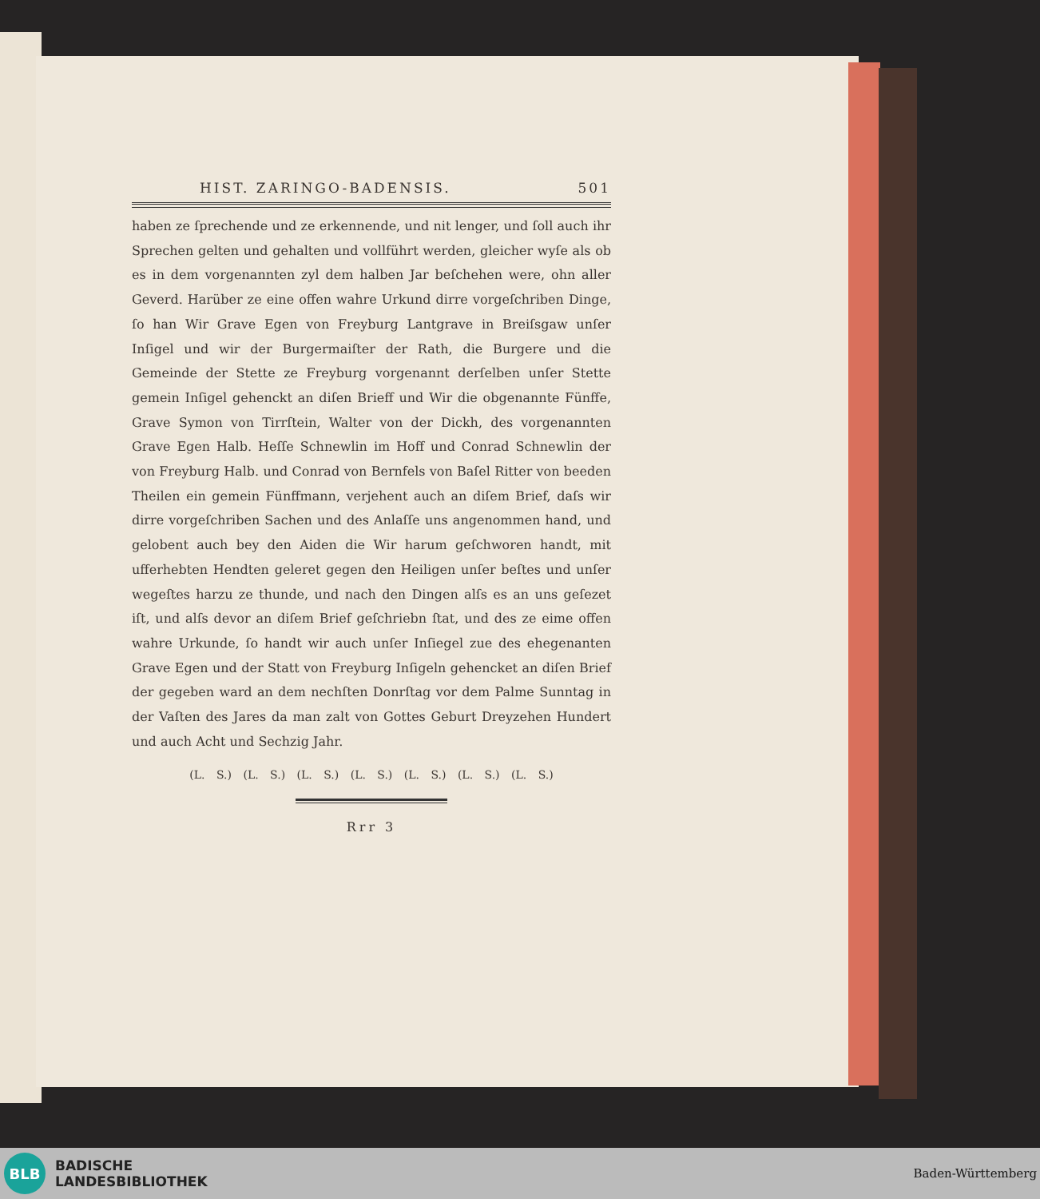HIST. ZARINGO-BADENSIS. 501
haben ze ſprechende und ze erkennende, und nit lenger, und ſoll auch ihr Sprechen gelten und gehalten und vollführt werden, gleicher wyſe als ob es in dem vorgenannten zyl dem halben Jar beſchehen were, ohn aller Geverd. Harüber ze eine offen wahre Urkund dirre vorgeſchriben Dinge, ſo han Wir Grave Egen von Freyburg Lantgrave in Breiſsgaw unſer Inſigel und wir der Burgermaiſter der Rath, die Burgere und die Gemeinde der Stette ze Freyburg vorgenannt derſelben unſer Stette gemein Inſigel gehenckt an diſen Brieff und Wir die obgenannte Fünffe, Grave Symon von Tirrſtein, Walter von der Dickh, des vorgenannten Grave Egen Halb. Heſſe Schnewlin im Hoff und Conrad Schnewlin der von Freyburg Halb. und Conrad von Bernfels von Baſel Ritter von beeden Theilen ein gemein Fünffmann, verjehent auch an diſem Brief, daſs wir dirre vorgeſchriben Sachen und des Anlaſſe uns angenommen hand, und gelobent auch bey den Aiden die Wir harum geſchworen handt, mit ufferhebten Hendten geleret gegen den Heiligen unſer beſtes und unſer wegeſtes harzu ze thunde, und nach den Dingen alſs es an uns geſezet iſt, und alſs devor an diſem Brief geſchriebn ſtat, und des ze eime offen wahre Urkunde, ſo handt wir auch unſer Inſiegel zue des ehegenanten Grave Egen und der Statt von Freyburg Inſigeln gehencket an diſen Brief der gegeben ward an dem nechſten Donrſtag vor dem Palme Sunntag in der Vaſten des Jares da man zalt von Gottes Geburt Dreyzehen Hundert und auch Acht und Sechzig Jahr.
(L. S.) (L. S.) (L. S.) (L. S.) (L. S.) (L. S.) (L. S.)
Rrr 3
BLB
BADISCHE
LANDESBIBLIOTHEK
Baden-Württemberg